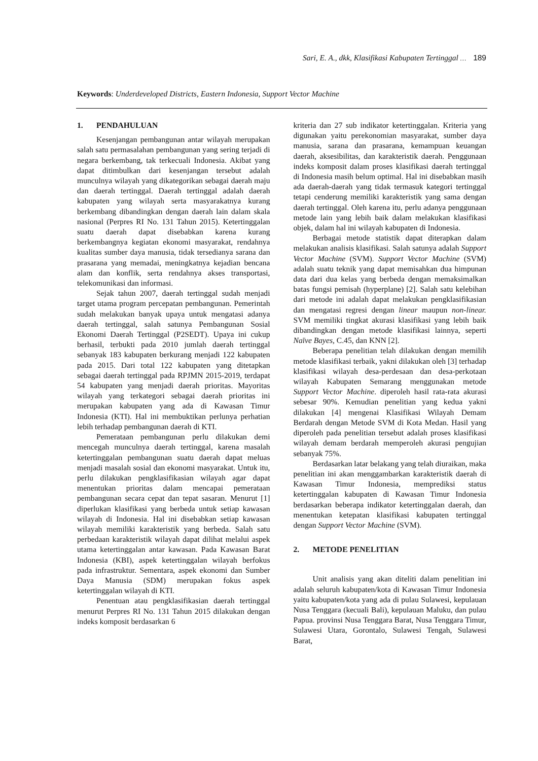Sari, E. A., dkk, Klasifikasi Kabupaten Tertinggal … 189
Keywords: Underdeveloped Districts, Eastern Indonesia, Support Vector Machine
1. PENDAHULUAN
Kesenjangan pembangunan antar wilayah merupakan salah satu permasalahan pembangunan yang sering terjadi di negara berkembang, tak terkecuali Indonesia. Akibat yang dapat ditimbulkan dari kesenjangan tersebut adalah munculnya wilayah yang dikategorikan sebagai daerah maju dan daerah tertinggal. Daerah tertinggal adalah daerah kabupaten yang wilayah serta masyarakatnya kurang berkembang dibandingkan dengan daerah lain dalam skala nasional (Perpres RI No. 131 Tahun 2015). Ketertinggalan suatu daerah dapat disebabkan karena kurang berkembangnya kegiatan ekonomi masyarakat, rendahnya kualitas sumber daya manusia, tidak tersedianya sarana dan prasarana yang memadai, meningkatnya kejadian bencana alam dan konflik, serta rendahnya akses transportasi, telekomunikasi dan informasi.
Sejak tahun 2007, daerah tertinggal sudah menjadi target utama program percepatan pembangunan. Pemerintah sudah melakukan banyak upaya untuk mengatasi adanya daerah tertinggal, salah satunya Pembangunan Sosial Ekonomi Daerah Tertinggal (P2SEDT). Upaya ini cukup berhasil, terbukti pada 2010 jumlah daerah tertinggal sebanyak 183 kabupaten berkurang menjadi 122 kabupaten pada 2015. Dari total 122 kabupaten yang ditetapkan sebagai daerah tertinggal pada RPJMN 2015-2019, terdapat 54 kabupaten yang menjadi daerah prioritas. Mayoritas wilayah yang terkategori sebagai daerah prioritas ini merupakan kabupaten yang ada di Kawasan Timur Indonesia (KTI). Hal ini membuktikan perlunya perhatian lebih terhadap pembangunan daerah di KTI.
Pemerataan pembangunan perlu dilakukan demi mencegah munculnya daerah tertinggal, karena masalah ketertinggalan pembangunan suatu daerah dapat meluas menjadi masalah sosial dan ekonomi masyarakat. Untuk itu, perlu dilakukan pengklasifikasian wilayah agar dapat menentukan prioritas dalam mencapai pemerataan pembangunan secara cepat dan tepat sasaran. Menurut [1] diperlukan klasifikasi yang berbeda untuk setiap kawasan wilayah di Indonesia. Hal ini disebabkan setiap kawasan wilayah memiliki karakteristik yang berbeda. Salah satu perbedaan karakteristik wilayah dapat dilihat melalui aspek utama ketertinggalan antar kawasan. Pada Kawasan Barat Indonesia (KBI), aspek ketertinggalan wilayah berfokus pada infrastruktur. Sementara, aspek ekonomi dan Sumber Daya Manusia (SDM) merupakan fokus aspek ketertinggalan wilayah di KTI.
Penentuan atau pengklasifikasian daerah tertinggal menurut Perpres RI No. 131 Tahun 2015 dilakukan dengan indeks komposit berdasarkan 6
kriteria dan 27 sub indikator ketertinggalan. Kriteria yang digunakan yaitu perekonomian masyarakat, sumber daya manusia, sarana dan prasarana, kemampuan keuangan daerah, aksesibilitas, dan karakteristik daerah. Penggunaan indeks komposit dalam proses klasifikasi daerah tertinggal di Indonesia masih belum optimal. Hal ini disebabkan masih ada daerah-daerah yang tidak termasuk kategori tertinggal tetapi cenderung memiliki karakteristik yang sama dengan daerah tertinggal. Oleh karena itu, perlu adanya penggunaan metode lain yang lebih baik dalam melakukan klasifikasi objek, dalam hal ini wilayah kabupaten di Indonesia.
Berbagai metode statistik dapat diterapkan dalam melakukan analisis klasifikasi. Salah satunya adalah Support Vector Machine (SVM). Support Vector Machine (SVM) adalah suatu teknik yang dapat memisahkan dua himpunan data dari dua kelas yang berbeda dengan memaksimalkan batas fungsi pemisah (hyperplane) [2]. Salah satu kelebihan dari metode ini adalah dapat melakukan pengklasifikasian dan mengatasi regresi dengan linear maupun non-linear. SVM memiliki tingkat akurasi klasifikasi yang lebih baik dibandingkan dengan metode klasifikasi lainnya, seperti Naïve Bayes, C.45, dan KNN [2].
Beberapa penelitian telah dilakukan dengan memilih metode klasifikasi terbaik, yakni dilakukan oleh [3] terhadap klasifikasi wilayah desa-perdesaan dan desa-perkotaan wilayah Kabupaten Semarang menggunakan metode Support Vector Machine. diperoleh hasil rata-rata akurasi sebesar 90%. Kemudian penelitian yang kedua yakni dilakukan [4] mengenai Klasifikasi Wilayah Demam Berdarah dengan Metode SVM di Kota Medan. Hasil yang diperoleh pada penelitian tersebut adalah proses klasifikasi wilayah demam berdarah memperoleh akurasi pengujian sebanyak 75%.
Berdasarkan latar belakang yang telah diuraikan, maka penelitian ini akan menggambarkan karakteristik daerah di Kawasan Timur Indonesia, memprediksi status ketertinggalan kabupaten di Kawasan Timur Indonesia berdasarkan beberapa indikator ketertinggalan daerah, dan menentukan ketepatan klasifikasi kabupaten tertinggal dengan Support Vector Machine (SVM).
2. METODE PENELITIAN
Unit analisis yang akan diteliti dalam penelitian ini adalah seluruh kabupaten/kota di Kawasan Timur Indonesia yaitu kabupaten/kota yang ada di pulau Sulawesi, kepulauan Nusa Tenggara (kecuali Bali), kepulauan Maluku, dan pulau Papua. provinsi Nusa Tenggara Barat, Nusa Tenggara Timur, Sulawesi Utara, Gorontalo, Sulawesi Tengah, Sulawesi Barat,